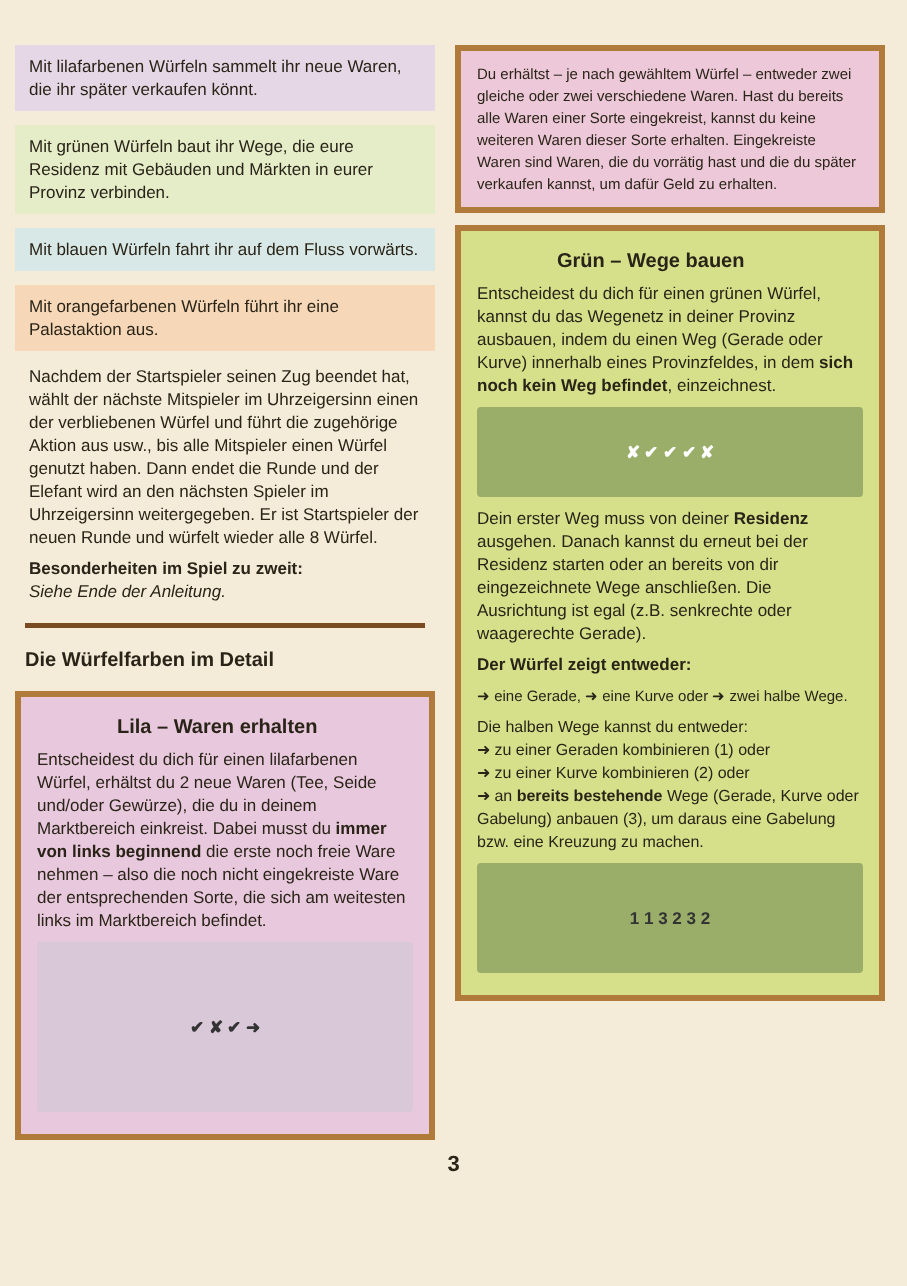Mit lilafarbenen Würfeln sammelt ihr neue Waren, die ihr später verkaufen könnt.
Mit grünen Würfeln baut ihr Wege, die eure Residenz mit Gebäuden und Märkten in eurer Provinz verbinden.
Mit blauen Würfeln fahrt ihr auf dem Fluss vorwärts.
Mit orangefarbenen Würfeln führt ihr eine Palastaktion aus.
Nachdem der Startspieler seinen Zug beendet hat, wählt der nächste Mitspieler im Uhrzeigersinn einen der verbliebenen Würfel und führt die zugehörige Aktion aus usw., bis alle Mitspieler einen Würfel genutzt haben. Dann endet die Runde und der Elefant wird an den nächsten Spieler im Uhrzeigersinn weitergegeben. Er ist Startspieler der neuen Runde und würfelt wieder alle 8 Würfel.
Besonderheiten im Spiel zu zweit:
Siehe Ende der Anleitung.
Die Würfelfarben im Detail
Lila – Waren erhalten
Entscheidest du dich für einen lilafarbenen Würfel, erhältst du 2 neue Waren (Tee, Seide und/oder Gewürze), die du in deinem Marktbereich einkreist. Dabei musst du immer von links beginnend die erste noch freie Ware nehmen – also die noch nicht eingekreiste Ware der entsprechenden Sorte, die sich am weitesten links im Marktbereich befindet.
✔ ✘ ✔ ➜
Du erhältst – je nach gewähltem Würfel – entweder zwei gleiche oder zwei verschiedene Waren. Hast du bereits alle Waren einer Sorte eingekreist, kannst du keine weiteren Waren dieser Sorte erhalten. Eingekreiste Waren sind Waren, die du vorrätig hast und die du später verkaufen kannst, um dafür Geld zu erhalten.
Grün – Wege bauen
Entscheidest du dich für einen grünen Würfel, kannst du das Wegenetz in deiner Provinz ausbauen, indem du einen Weg (Gerade oder Kurve) innerhalb eines Provinzfeldes, in dem sich noch kein Weg befindet, einzeichnest.
✘ ✔ ✔ ✔ ✘
Dein erster Weg muss von deiner Residenz ausgehen. Danach kannst du erneut bei der Residenz starten oder an bereits von dir eingezeichnete Wege anschließen. Die Ausrichtung ist egal (z.B. senkrechte oder waagerechte Gerade).
Der Würfel zeigt entweder:
➜ eine Gerade, ➜ eine Kurve oder ➜ zwei halbe Wege.
Die halben Wege kannst du entweder:
➜ zu einer Geraden kombinieren (1) oder
➜ zu einer Kurve kombinieren (2) oder
➜ an bereits bestehende Wege (Gerade, Kurve oder Gabelung) anbauen (3), um daraus eine Gabelung bzw. eine Kreuzung zu machen.
1 1 3 2 3 2
3